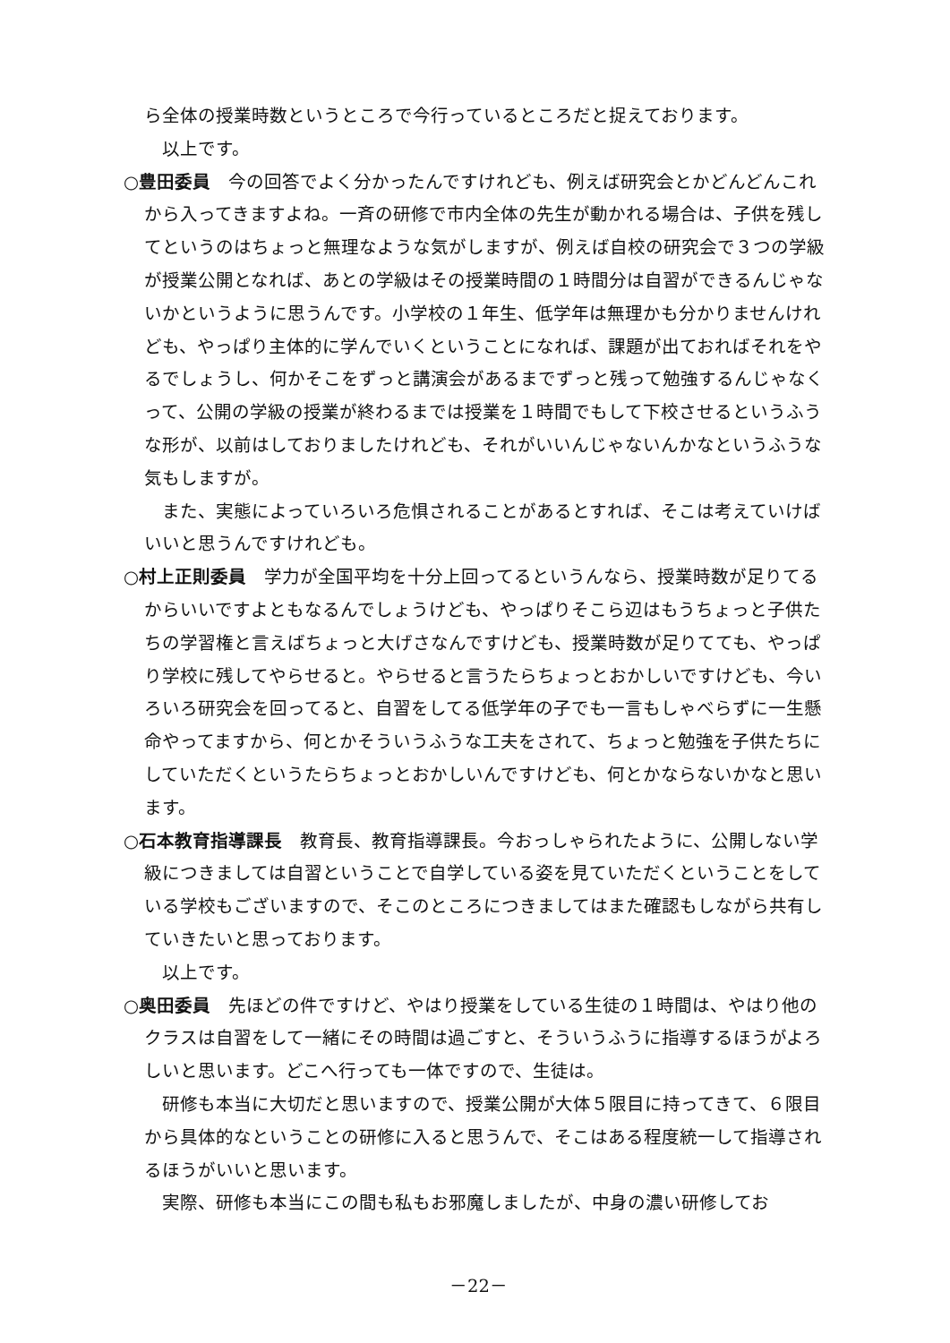ら全体の授業時数というところで今行っているところだと捉えております。
以上です。
○豊田委員　今の回答でよく分かったんですけれども、例えば研究会とかどんどんこれから入ってきますよね。一斉の研修で市内全体の先生が動かれる場合は、子供を残してというのはちょっと無理なような気がしますが、例えば自校の研究会で３つの学級が授業公開となれば、あとの学級はその授業時間の１時間分は自習ができるんじゃないかというように思うんです。小学校の１年生、低学年は無理かも分かりませんけれども、やっぱり主体的に学んでいくということになれば、課題が出ておればそれをやるでしょうし、何かそこをずっと講演会があるまでずっと残って勉強するんじゃなくって、公開の学級の授業が終わるまでは授業を１時間でもして下校させるというふうな形が、以前はしておりましたけれども、それがいいんじゃないんかなというふうな気もしますが。
また、実態によっていろいろ危惧されることがあるとすれば、そこは考えていけばいいと思うんですけれども。
○村上正則委員　学力が全国平均を十分上回ってるというんなら、授業時数が足りてるからいいですよともなるんでしょうけども、やっぱりそこら辺はもうちょっと子供たちの学習権と言えばちょっと大げさなんですけども、授業時数が足りてても、やっぱり学校に残してやらせると。やらせると言うたらちょっとおかしいですけども、今いろいろ研究会を回ってると、自習をしてる低学年の子でも一言もしゃべらずに一生懸命やってますから、何とかそういうふうな工夫をされて、ちょっと勉強を子供たちにしていただくというたらちょっとおかしいんですけども、何とかならないかなと思います。
○石本教育指導課長　教育長、教育指導課長。今おっしゃられたように、公開しない学級につきましては自習ということで自学している姿を見ていただくということをしている学校もございますので、そこのところにつきましてはまた確認もしながら共有していきたいと思っております。
以上です。
○奥田委員　先ほどの件ですけど、やはり授業をしている生徒の１時間は、やはり他のクラスは自習をして一緒にその時間は過ごすと、そういうふうに指導するほうがよろしいと思います。どこへ行っても一体ですので、生徒は。
研修も本当に大切だと思いますので、授業公開が大体５限目に持ってきて、６限目から具体的なということの研修に入ると思うんで、そこはある程度統一して指導されるほうがいいと思います。
実際、研修も本当にこの間も私もお邪魔しましたが、中身の濃い研修してお
－22－